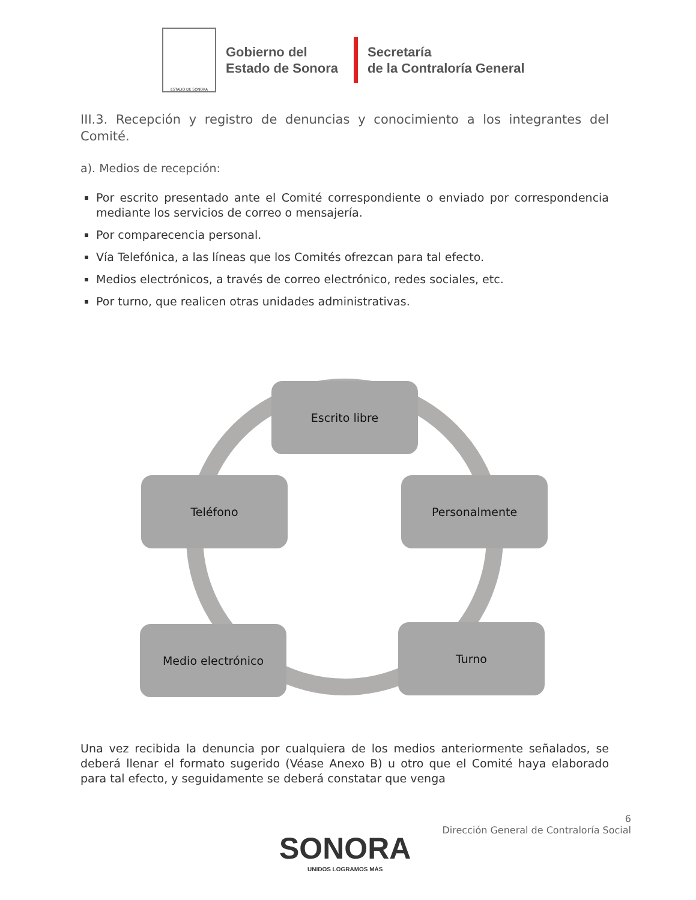ESTADO DE SONORA
Gobierno del
Estado de Sonora
Secretaría
de la Contraloría General
III.3. Recepción y registro de denuncias y conocimiento a los integrantes del Comité.
a). Medios de recepción:
Por escrito presentado ante el Comité correspondiente o enviado por correspondencia mediante los servicios de correo o mensajería.
Por comparecencia personal.
Vía Telefónica, a las líneas que los Comités ofrezcan para tal efecto.
Medios electrónicos, a través de correo electrónico, redes sociales, etc.
Por turno, que realicen otras unidades administrativas.
Escrito libre
Personalmente
Turno
Medio electrónico
Teléfono
Una vez recibida la denuncia por cualquiera de los medios anteriormente señalados, se deberá llenar el formato sugerido (Véase Anexo B) u otro que el Comité haya elaborado para tal efecto, y seguidamente se deberá constatar que venga
6
Dirección General de Contraloría Social
SONORA
UNIDOS LOGRAMOS MÁS